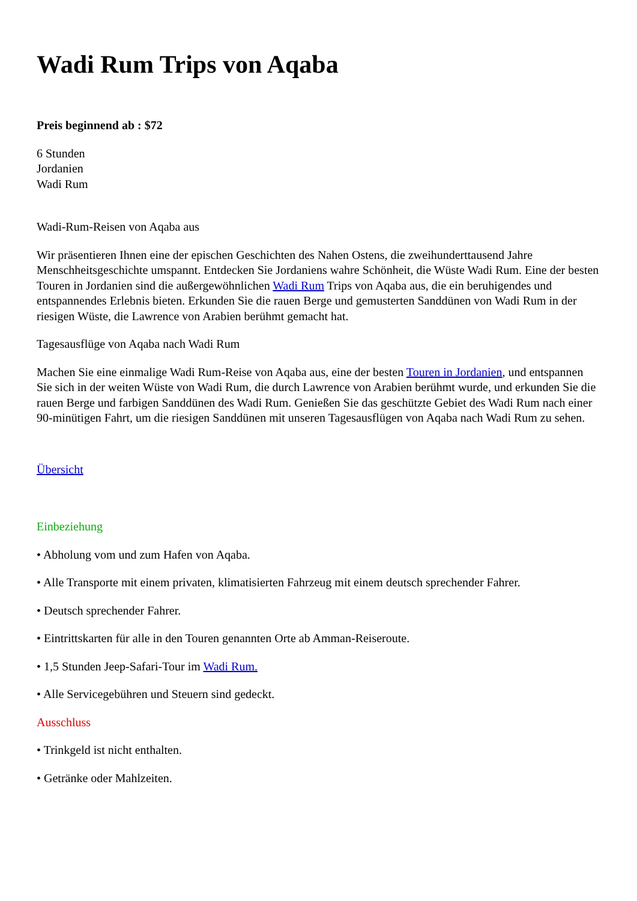Wadi Rum Trips von Aqaba
Preis beginnend ab : $72
6 Stunden
Jordanien
Wadi Rum
Wadi-Rum-Reisen von Aqaba aus
Wir präsentieren Ihnen eine der epischen Geschichten des Nahen Ostens, die zweihunderttausend Jahre Menschheitsgeschichte umspannt. Entdecken Sie Jordaniens wahre Schönheit, die Wüste Wadi Rum. Eine der besten Touren in Jordanien sind die außergewöhnlichen Wadi Rum Trips von Aqaba aus, die ein beruhigendes und entspannendes Erlebnis bieten. Erkunden Sie die rauen Berge und gemusterten Sanddünen von Wadi Rum in der riesigen Wüste, die Lawrence von Arabien berühmt gemacht hat.
Tagesausflüge von Aqaba nach Wadi Rum
Machen Sie eine einmalige Wadi Rum-Reise von Aqaba aus, eine der besten Touren in Jordanien, und entspannen Sie sich in der weiten Wüste von Wadi Rum, die durch Lawrence von Arabien berühmt wurde, und erkunden Sie die rauen Berge und farbigen Sanddünen des Wadi Rum. Genießen Sie das geschützte Gebiet des Wadi Rum nach einer 90-minütigen Fahrt, um die riesigen Sanddünen mit unseren Tagesausflügen von Aqaba nach Wadi Rum zu sehen.
Übersicht
Einbeziehung
• Abholung vom und zum Hafen von Aqaba.
• Alle Transporte mit einem privaten, klimatisierten Fahrzeug mit einem deutsch sprechender Fahrer.
• Deutsch sprechender Fahrer.
• Eintrittskarten für alle in den Touren genannten Orte ab Amman-Reiseroute.
• 1,5 Stunden Jeep-Safari-Tour im Wadi Rum.
• Alle Servicegebühren und Steuern sind gedeckt.
Ausschluss
• Trinkgeld ist nicht enthalten.
• Getränke oder Mahlzeiten.